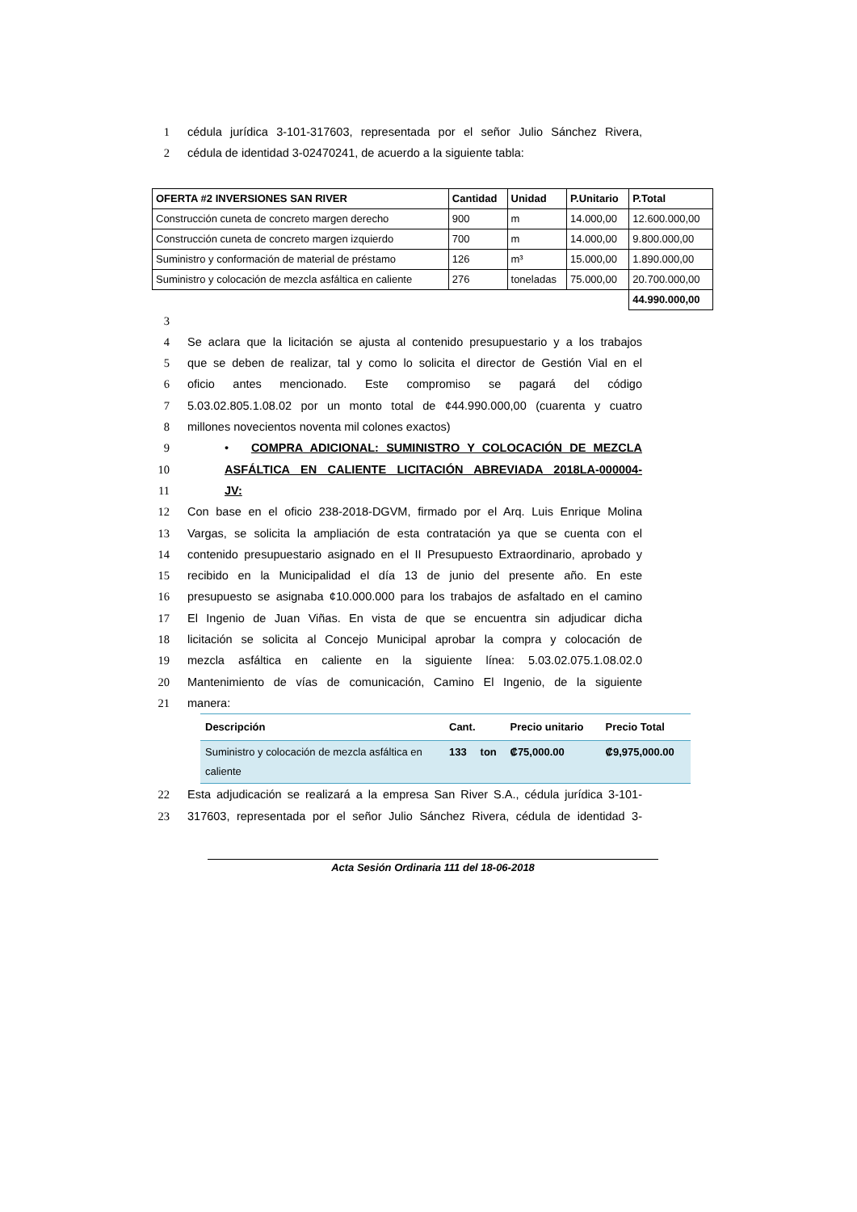1 cédula jurídica 3-101-317603, representada por el señor Julio Sánchez Rivera,
2 cédula de identidad 3-02470241, de acuerdo a la siguiente tabla:
| OFERTA #2 INVERSIONES SAN RIVER | Cantidad | Unidad | P.Unitario | P.Total |
| Construcción cuneta de concreto margen derecho | 900 | m | 14.000,00 | 12.600.000,00 |
| Construcción cuneta de concreto margen izquierdo | 700 | m | 14.000,00 | 9.800.000,00 |
| Suministro y conformación de material de préstamo | 126 | m³ | 15.000,00 | 1.890.000,00 |
| Suministro y colocación de mezcla asfáltica en caliente | 276 | toneladas | 75.000,00 | 20.700.000,00 |
| | | | | 44.990.000,00 |
3
4 Se aclara que la licitación se ajusta al contenido presupuestario y a los trabajos
5 que se deben de realizar, tal y como lo solicita el director de Gestión Vial en el
6 oficio antes mencionado. Este compromiso se pagará del código
7 5.03.02.805.1.08.02 por un monto total de ¢44.990.000,00 (cuarenta y cuatro
8 millones novecientos noventa mil colones exactos)
9 • COMPRA ADICIONAL: SUMINISTRO Y COLOCACIÓN DE MEZCLA
10 ASFÁLTICA EN CALIENTE LICITACIÓN ABREVIADA 2018LA-000004-
11 JV:
12 Con base en el oficio 238-2018-DGVM, firmado por el Arq. Luis Enrique Molina
13 Vargas, se solicita la ampliación de esta contratación ya que se cuenta con el
14 contenido presupuestario asignado en el II Presupuesto Extraordinario, aprobado y
15 recibido en la Municipalidad el día 13 de junio del presente año. En este
16 presupuesto se asignaba ¢10.000.000 para los trabajos de asfaltado en el camino
17 El Ingenio de Juan Viñas. En vista de que se encuentra sin adjudicar dicha
18 licitación se solicita al Concejo Municipal aprobar la compra y colocación de
19 mezcla asfáltica en caliente en la siguiente línea: 5.03.02.075.1.08.02.0
20 Mantenimiento de vías de comunicación, Camino El Ingenio, de la siguiente
21 manera:
| Descripción | Cant. | | Precio unitario | Precio Total |
| --- | --- | --- | --- | --- |
| Suministro y colocación de mezcla asfáltica en caliente | 133 | ton | ₡75,000.00 | ₡9,975,000.00 |
22 Esta adjudicación se realizará a la empresa San River S.A., cédula jurídica 3-101-
23 317603, representada por el señor Julio Sánchez Rivera, cédula de identidad 3-
Acta Sesión Ordinaria 111 del 18-06-2018